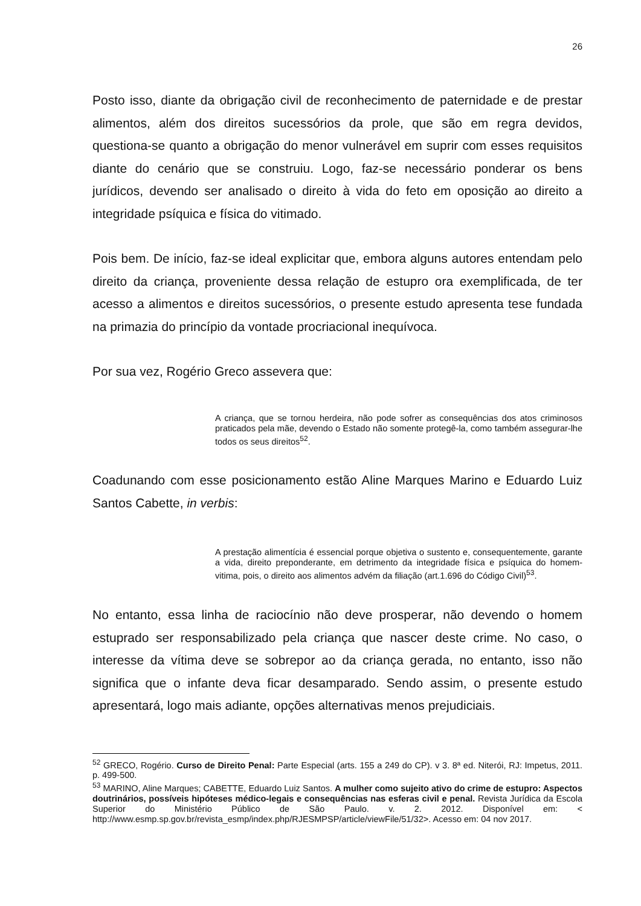26
Posto isso, diante da obrigação civil de reconhecimento de paternidade e de prestar alimentos, além dos direitos sucessórios da prole, que são em regra devidos, questiona-se quanto a obrigação do menor vulnerável em suprir com esses requisitos diante do cenário que se construiu. Logo, faz-se necessário ponderar os bens jurídicos, devendo ser analisado o direito à vida do feto em oposição ao direito a integridade psíquica e física do vitimado.
Pois bem. De início, faz-se ideal explicitar que, embora alguns autores entendam pelo direito da criança, proveniente dessa relação de estupro ora exemplificada, de ter acesso a alimentos e direitos sucessórios, o presente estudo apresenta tese fundada na primazia do princípio da vontade procriacional inequívoca.
Por sua vez, Rogério Greco assevera que:
A criança, que se tornou herdeira, não pode sofrer as consequências dos atos criminosos praticados pela mãe, devendo o Estado não somente protegê-la, como também assegurar-lhe todos os seus direitos<sup>52</sup>.
Coadunando com esse posicionamento estão Aline Marques Marino e Eduardo Luiz Santos Cabette, in verbis:
A prestação alimentícia é essencial porque objetiva o sustento e, consequentemente, garante a vida, direito preponderante, em detrimento da integridade física e psíquica do homem-vitima, pois, o direito aos alimentos advém da filiação (art.1.696 do Código Civil)<sup>53</sup>.
No entanto, essa linha de raciocínio não deve prosperar, não devendo o homem estuprado ser responsabilizado pela criança que nascer deste crime. No caso, o interesse da vítima deve se sobrepor ao da criança gerada, no entanto, isso não significa que o infante deva ficar desamparado. Sendo assim, o presente estudo apresentará, logo mais adiante, opções alternativas menos prejudiciais.
<sup>52</sup> GRECO, Rogério. Curso de Direito Penal: Parte Especial (arts. 155 a 249 do CP). v 3. 8ª ed. Niterói, RJ: Impetus, 2011. p. 499-500.
<sup>53</sup> MARINO, Aline Marques; CABETTE, Eduardo Luiz Santos. A mulher como sujeito ativo do crime de estupro: Aspectos doutrinários, possíveis hipóteses médico-legais e consequências nas esferas civil e penal. Revista Jurídica da Escola Superior do Ministério Público de São Paulo. v. 2. 2012. Disponível em: < http://www.esmp.sp.gov.br/revista_esmp/index.php/RJESMPSP/article/viewFile/51/32>. Acesso em: 04 nov 2017.